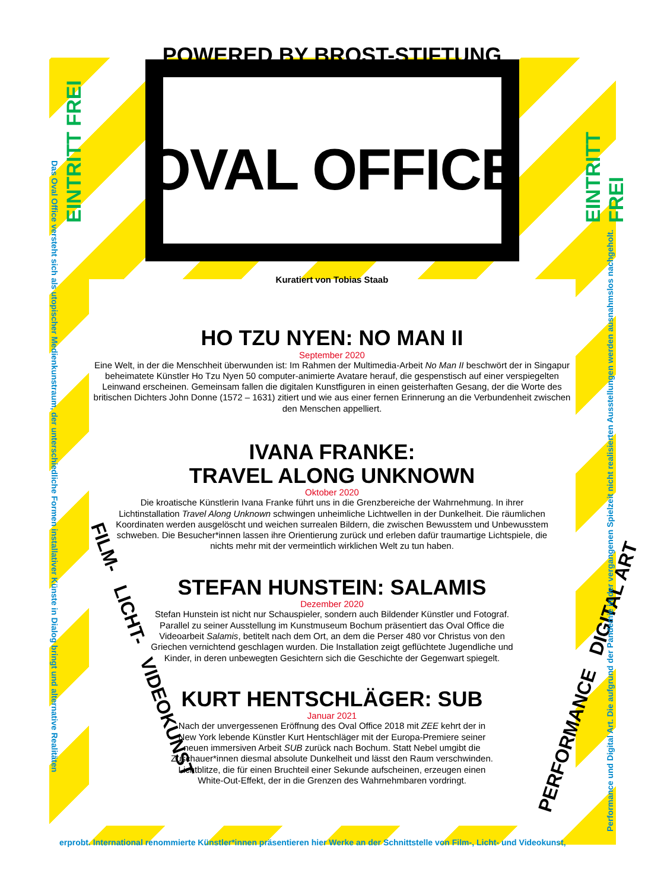POWERED BY BROST-STIFTUNG
OVAL OFFICE
Kuratiert von Tobias Staab
HO TZU NYEN: NO MAN II
September 2020
Eine Welt, in der die Menschheit überwunden ist: Im Rahmen der Multimedia-Arbeit No Man II beschwört der in Singapur beheimatete Künstler Ho Tzu Nyen 50 computer-animierte Avatare herauf, die gespenstisch auf einer verspiegelten Leinwand erscheinen. Gemeinsam fallen die digitalen Kunstfiguren in einen geisterhaften Gesang, der die Worte des britischen Dichters John Donne (1572 – 1631) zitiert und wie aus einer fernen Erinnerung an die Verbundenheit zwischen den Menschen appelliert.
IVANA FRANKE:
TRAVEL ALONG UNKNOWN
Oktober 2020
Die kroatische Künstlerin Ivana Franke führt uns in die Grenzbereiche der Wahrnehmung. In ihrer Lichtinstallation Travel Along Unknown schwingen unheimliche Lichtwellen in der Dunkelheit. Die räumlichen Koordinaten werden ausgelöscht und weichen surrealen Bildern, die zwischen Bewusstem und Unbewusstem schweben. Die Besucher*innen lassen ihre Orientierung zurück und erleben dafür traumartige Lichtspiele, die nichts mehr mit der vermeintlich wirklichen Welt zu tun haben.
STEFAN HUNSTEIN: SALAMIS
Dezember 2020
Stefan Hunstein ist nicht nur Schauspieler, sondern auch Bildender Künstler und Fotograf. Parallel zu seiner Ausstellung im Kunstmuseum Bochum präsentiert das Oval Office die Videoarbeit Salamis, betitelt nach dem Ort, an dem die Perser 480 vor Christus von den Griechen vernichtend geschlagen wurden. Die Installation zeigt geflüchtete Jugendliche und Kinder, in deren unbewegten Gesichtern sich die Geschichte der Gegenwart spiegelt.
KURT HENTSCHLÄGER: SUB
Januar 2021
Nach der unvergessenen Eröffnung des Oval Office 2018 mit ZEE kehrt der in New York lebende Künstler Kurt Hentschläger mit der Europa-Premiere seiner neuen immersiven Arbeit SUB zurück nach Bochum. Statt Nebel umgibt die Zuschauer*innen diesmal absolute Dunkelheit und lässt den Raum verschwinden. Lichtblitze, die für einen Bruchteil einer Sekunde aufscheinen, erzeugen einen White-Out-Effekt, der in die Grenzen des Wahrnehmbaren vordringt.
EINTRITT FREI EINTRITT FREI
FILM- LICHT- VIDEOKUNST
PERFORMANCE DIGITAL ART
Das Oval Office versteht sich als utopischer Medienkunstraum, der unterschiedliche Formen installativer Künste in Dialog bringt und alternative Realitäten
erprobt. International renommierte Künstler*innen präsentieren hier Werke an der Schnittstelle von Film-, Licht- und Videokunst,
Performance und Digital Art. Die aufgrund der Pandemie in der vergangenen Spielzeit nicht realisierten Ausstellungen werden ausnahmslos nachgeholt.